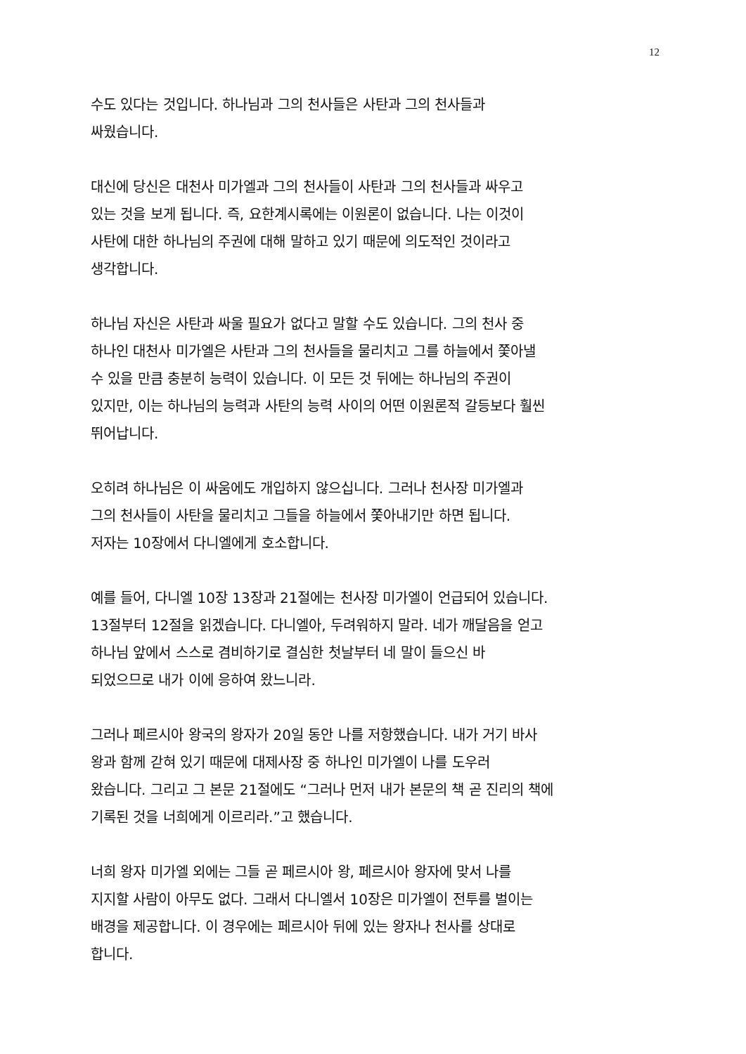12
수도 있다는 것입니다. 하나님과 그의 천사들은 사탄과 그의 천사들과
싸웠습니다.
대신에 당신은 대천사 미가엘과 그의 천사들이 사탄과 그의 천사들과 싸우고
있는 것을 보게 됩니다. 즉, 요한계시록에는 이원론이 없습니다. 나는 이것이
사탄에 대한 하나님의 주권에 대해 말하고 있기 때문에 의도적인 것이라고
생각합니다.
하나님 자신은 사탄과 싸울 필요가 없다고 말할 수도 있습니다. 그의 천사 중
하나인 대천사 미가엘은 사탄과 그의 천사들을 물리치고 그를 하늘에서 쫓아낼
수 있을 만큼 충분히 능력이 있습니다. 이 모든 것 뒤에는 하나님의 주권이
있지만, 이는 하나님의 능력과 사탄의 능력 사이의 어떤 이원론적 갈등보다 훨씬
뛰어납니다.
오히려 하나님은 이 싸움에도 개입하지 않으십니다. 그러나 천사장 미가엘과
그의 천사들이 사탄을 물리치고 그들을 하늘에서 쫓아내기만 하면 됩니다.
저자는 10장에서 다니엘에게 호소합니다.
예를 들어, 다니엘 10장 13장과 21절에는 천사장 미가엘이 언급되어 있습니다.
13절부터 12절을 읽겠습니다. 다니엘아, 두려워하지 말라. 네가 깨달음을 얻고
하나님 앞에서 스스로 겸비하기로 결심한 첫날부터 네 말이 들으신 바
되었으므로 내가 이에 응하여 왔느니라.
그러나 페르시아 왕국의 왕자가 20일 동안 나를 저항했습니다. 내가 거기 바사
왕과 함께 갇혀 있기 때문에 대제사장 중 하나인 미가엘이 나를 도우러
왔습니다. 그리고 그 본문 21절에도 “그러나 먼저 내가 본문의 책 곧 진리의 책에
기록된 것을 너희에게 이르리라.”고 했습니다.
너희 왕자 미가엘 외에는 그들 곧 페르시아 왕, 페르시아 왕자에 맞서 나를
지지할 사람이 아무도 없다. 그래서 다니엘서 10장은 미가엘이 전투를 벌이는
배경을 제공합니다. 이 경우에는 페르시아 뒤에 있는 왕자나 천사를 상대로
합니다.